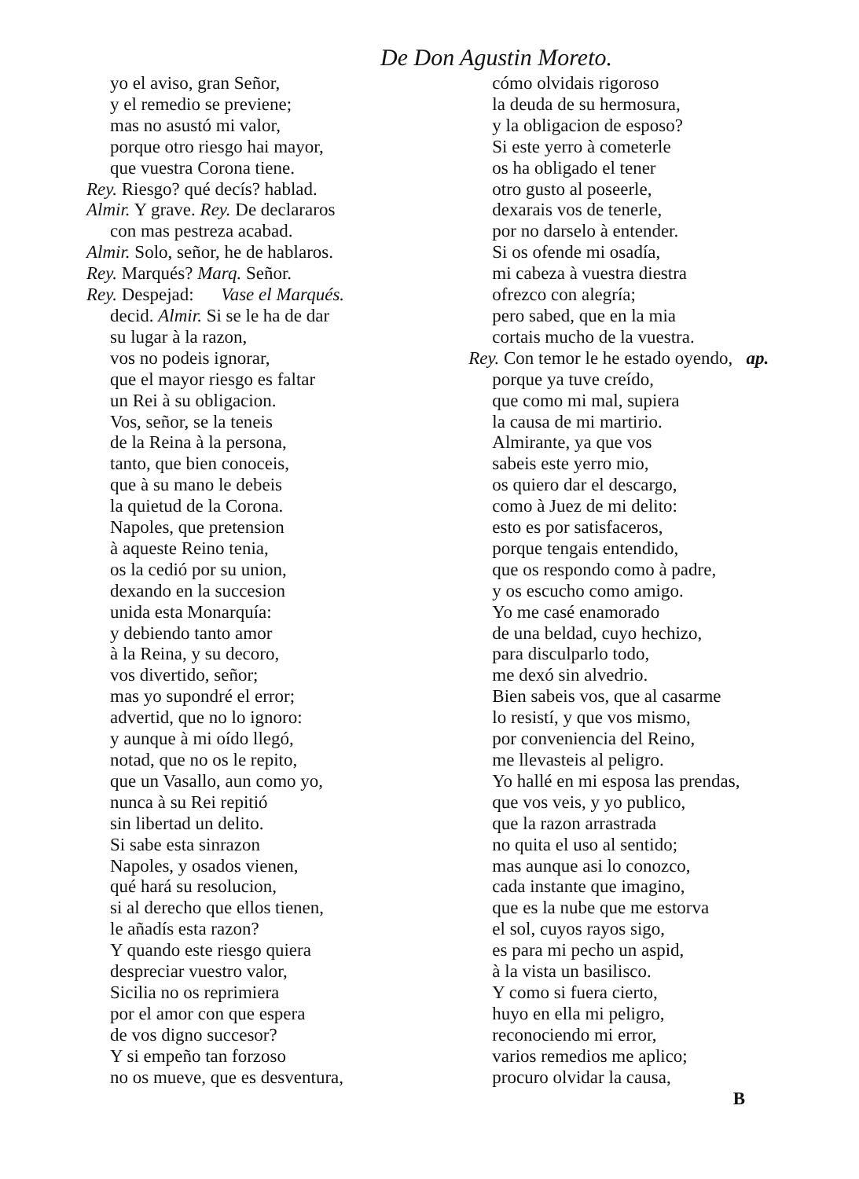De Don Agustin Moreto.
yo el aviso, gran Señor,
y el remedio se previene;
mas no asustó mi valor,
porque otro riesgo hai mayor,
que vuestra Corona tiene.
Rey. Riesgo? qué decís? hablad.
Almir. Y grave. Rey. De declararos
con mas pestreza acabad.
Almir. Solo, señor, he de hablaros.
Rey. Marqués? Marq. Señor.
Rey. Despejad: Vase el Marqués.
decid. Almir. Si se le ha de dar
su lugar à la razon,
vos no podeis ignorar,
que el mayor riesgo es faltar
un Rei à su obligacion.
Vos, señor, se la teneis
de la Reina à la persona,
tanto, que bien conoceis,
que à su mano le debeis
la quietud de la Corona.
Napoles, que pretension
à aqueste Reino tenia,
os la cedió por su union,
dexando en la succesion
unida esta Monarquía:
y debiendo tanto amor
à la Reina, y su decoro,
vos divertido, señor;
mas yo supondré el error;
advertid, que no lo ignoro:
y aunque à mi oído llegó,
notad, que no os le repito,
que un Vasallo, aun como yo,
nunca à su Rei repitió
sin libertad un delito.
Si sabe esta sinrazon
Napoles, y osados vienen,
qué hará su resolucion,
si al derecho que ellos tienen,
le añadís esta razon?
Y quando este riesgo quiera
despreciar vuestro valor,
Sicilia no os reprimiera
por el amor con que espera
de vos digno succesor?
Y si empeño tan forzoso
no os mueve, que es desventura,
cómo olvidais rigoroso
la deuda de su hermosura,
y la obligacion de esposo?
Si este yerro à cometerle
os ha obligado el tener
otro gusto al poseerle,
dexarais vos de tenerle,
por no darselo à entender.
Si os ofende mi osadía,
mi cabeza à vuestra diestra
ofrezco con alegría;
pero sabed, que en la mia
cortais mucho de la vuestra.
Rey. Con temor le he estado oyendo, ap.
porque ya tuve creído,
que como mi mal, supiera
la causa de mi martirio.
Almirante, ya que vos
sabeis este yerro mio,
os quiero dar el descargo,
como à Juez de mi delito:
esto es por satisfaceros,
porque tengais entendido,
que os respondo como à padre,
y os escucho como amigo.
Yo me casé enamorado
de una beldad, cuyo hechizo,
para disculparlo todo,
me dexó sin alvedrio.
Bien sabeis vos, que al casarme
lo resistí, y que vos mismo,
por conveniencia del Reino,
me llevasteis al peligro.
Yo hallé en mi esposa las prendas,
que vos veis, y yo publico,
que la razon arrastrada
no quita el uso al sentido;
mas aunque asi lo conozco,
cada instante que imagino,
que es la nube que me estorva
el sol, cuyos rayos sigo,
es para mi pecho un aspid,
à la vista un basilisco.
Y como si fuera cierto,
huyo en ella mi peligro,
reconociendo mi error,
varios remedios me aplico;
procuro olvidar la causa,
B